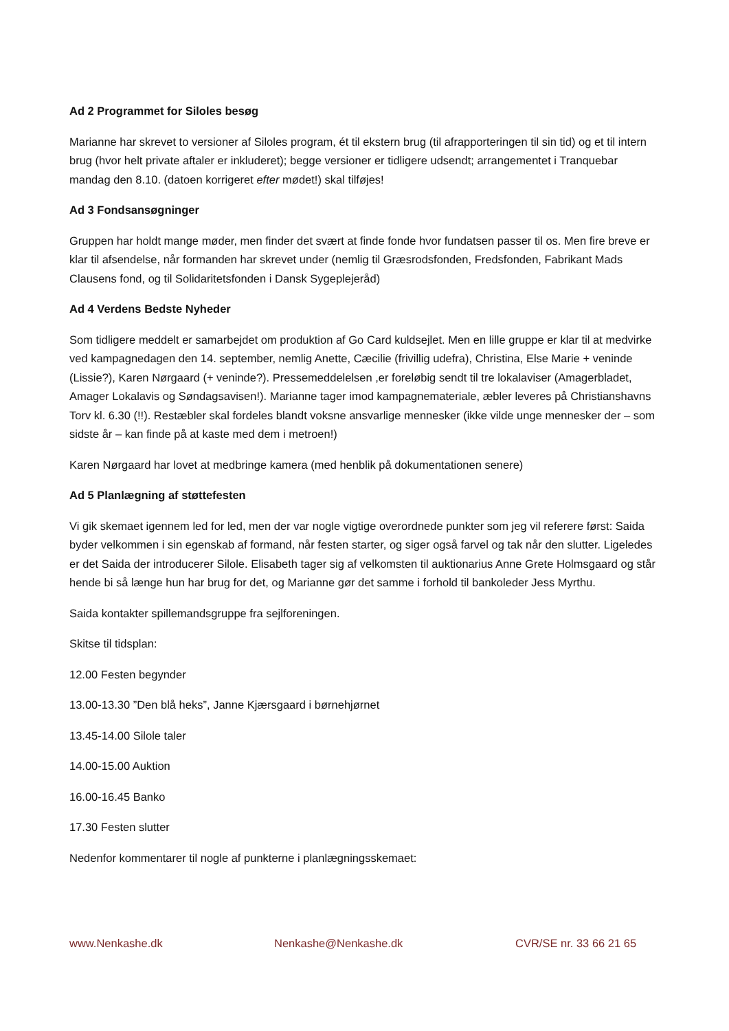Ad 2 Programmet for Siloles besøg
Marianne har skrevet to versioner af Siloles program, ét til ekstern brug (til afrapporteringen til sin tid) og et til intern brug (hvor helt private aftaler er inkluderet); begge versioner er tidligere udsendt; arrangementet i Tranquebar mandag den 8.10. (datoen korrigeret efter mødet!) skal tilføjes!
Ad 3 Fondsansøgninger
Gruppen har holdt mange møder, men finder det svært at finde fonde hvor fundatsen passer til os. Men fire breve er klar til afsendelse, når formanden har skrevet under (nemlig til Græsrodsfonden, Fredsfonden, Fabrikant Mads Clausens fond, og til Solidaritetsfonden i Dansk Sygeplejeråd)
Ad 4 Verdens Bedste Nyheder
Som tidligere meddelt er samarbejdet om produktion af Go Card kuldsejlet. Men en lille gruppe er klar til at medvirke ved kampagnedagen den 14. september, nemlig Anette, Cæcilie (frivillig udefra), Christina, Else Marie + veninde (Lissie?), Karen Nørgaard (+ veninde?). Pressemeddelelsen ,er foreløbig sendt til tre lokalaviser (Amagerbladet, Amager Lokalavis og Søndagsavisen!). Marianne tager imod kampagnemateriale, æbler leveres på Christianshavns Torv kl. 6.30 (!!). Restæbler skal fordeles blandt voksne ansvarlige mennesker (ikke vilde unge mennesker der – som sidste år – kan finde på at kaste med dem i metroen!)
Karen Nørgaard har lovet at medbringe kamera (med henblik på dokumentationen senere)
Ad 5 Planlægning af støttefesten
Vi gik skemaet igennem led for led, men der var nogle vigtige overordnede punkter som jeg vil referere først: Saida byder velkommen i sin egenskab af formand, når festen starter, og siger også farvel og tak når den slutter. Ligeledes er det Saida der introducerer Silole. Elisabeth tager sig af velkomsten til auktionarius Anne Grete Holmsgaard og står hende bi så længe hun har brug for det, og Marianne gør det samme i forhold til bankoleder Jess Myrthu.
Saida kontakter spillemandsgruppe fra sejlforeningen.
Skitse til tidsplan:
12.00 Festen begynder
13.00-13.30 ”Den blå heks”, Janne Kjærsgaard i børnehjørnet
13.45-14.00 Silole taler
14.00-15.00 Auktion
16.00-16.45 Banko
17.30 Festen slutter
Nedenfor kommentarer til nogle af punkterne i planlægningsskemaet:
www.Nenkashe.dk Nenkashe@Nenkashe.dk CVR/SE nr. 33 66 21 65